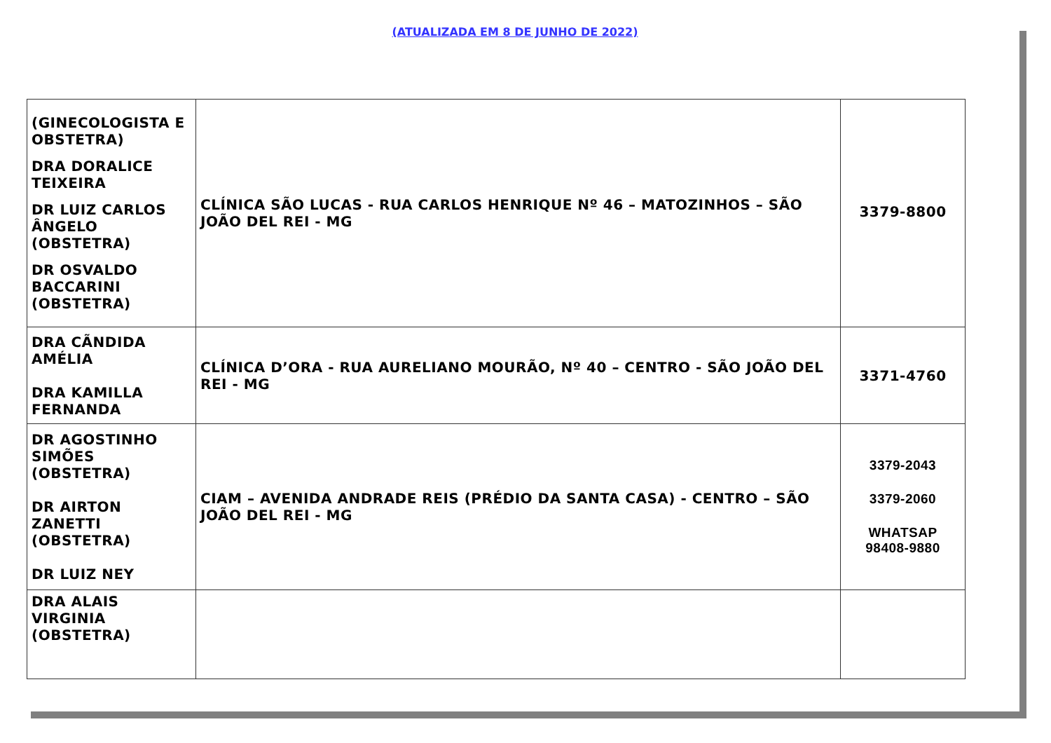(ATUALIZADA EM 8 DE JUNHO DE 2022)
| (GINECOLOGISTA E OBSTETRA) DRA DORALICE TEIXEIRA DR LUIZ CARLOS ÂNGELO (OBSTETRA) DR OSVALDO BACCARINI (OBSTETRA) | CLÍNICA SÃO LUCAS - RUA CARLOS HENRIQUE Nº 46 – MATOZINHOS – SÃO JOÃO DEL REI - MG | 3379-8800 |
| DRA CÃNDIDA AMÉLIA DRA KAMILLA FERNANDA | CLÍNICA D’ORA - RUA AURELIANO MOURÃO, Nº 40 – CENTRO - SÃO JOÃO DEL REI - MG | 3371-4760 |
| DR AGOSTINHO SIMÕES (OBSTETRA) DR AIRTON ZANETTI (OBSTETRA) DR LUIZ NEY | CIAM – AVENIDA ANDRADE REIS (PRÉDIO DA SANTA CASA) - CENTRO – SÃO JOÃO DEL REI - MG | 3379-2043 3379-2060 WHATSAP 98408-9880 |
| DRA ALAIS VIRGINIA (OBSTETRA) | | |